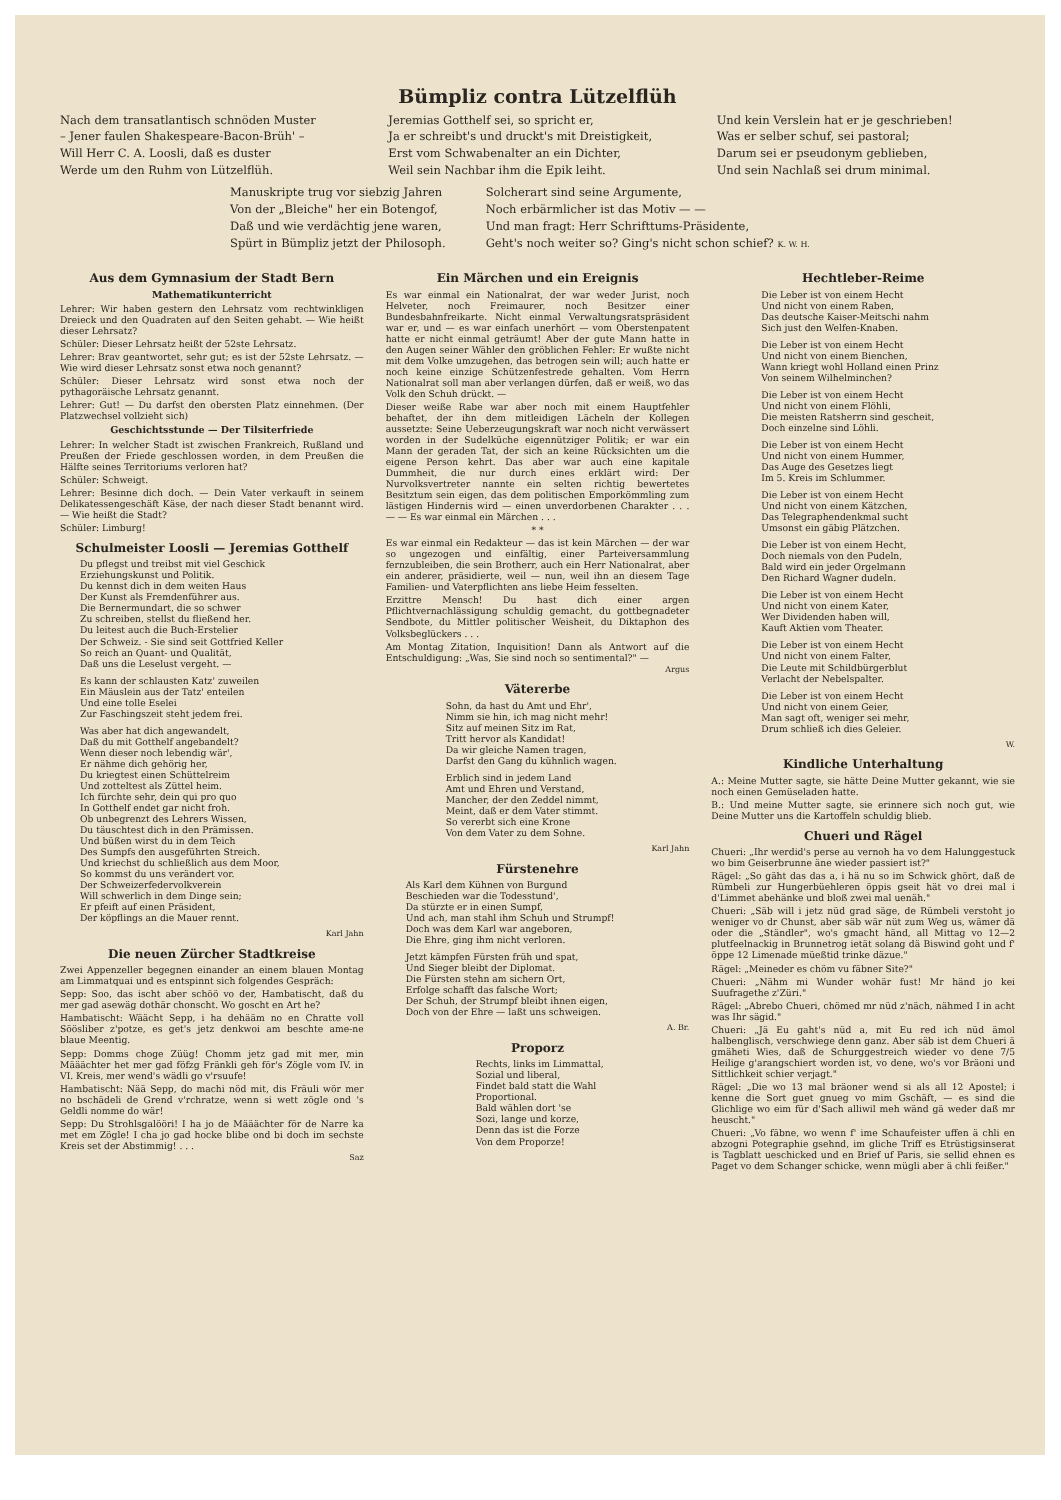Bümpliz contra Lützelflüh
Nach dem transatlantisch schnöden Muster
– Jener faulen Shakespeare-Bacon-Brüh' –
Will Herr C. A. Loosli, daß es duster
Werde um den Ruhm von Lützelflüh.
Jeremias Gotthelf sei, so spricht er,
Ja er schreibt's und druckt's mit Dreistigkeit,
Erst vom Schwabenalter an ein Dichter,
Weil sein Nachbar ihm die Epik leiht.
Und kein Verslein hat er je geschrieben!
Was er selber schuf, sei pastoral;
Darum sei er pseudonym geblieben,
Und sein Nachlaß sei drum minimal.
Manuskripte trug vor siebzig Jahren
Von der „Bleiche" her ein Botengof,
Daß und wie verdächtig jene waren,
Spürt in Bümpliz jetzt der Philosoph.
Solcherart sind seine Argumente,
Noch erbärmlicher ist das Motiv — —
Und man fragt: Herr Schrifttums-Präsidente,
Geht's noch weiter so? Ging's nicht schon schief? K. W. H.
Aus dem Gymnasium der Stadt Bern
Mathematikunterricht
Lehrer: Wir haben gestern den Lehrsatz vom rechtwinkligen Dreieck und den Quadraten auf den Seiten gehabt. — Wie heißt dieser Lehrsatz?
Schüler: Dieser Lehrsatz heißt der 52ste Lehrsatz.
Lehrer: Brav geantwortet, sehr gut; es ist der 52ste Lehrsatz. — Wie wird dieser Lehrsatz sonst etwa noch genannt?
Schüler: Dieser Lehrsatz wird sonst etwa noch der pythagoräische Lehrsatz genannt.
Lehrer: Gut! — Du darfst den obersten Platz einnehmen. (Der Platzwechsel vollzieht sich)
Geschichtsstunde — Der Tilsiterfriede
Lehrer: In welcher Stadt ist zwischen Frankreich, Rußland und Preußen der Friede geschlossen worden, in dem Preußen die Hälfte seines Territoriums verloren hat?
Schüler: Schweigt.
Lehrer: Besinne dich doch. — Dein Vater verkauft in seinem Delikatessengeschäft Käse, der nach dieser Stadt benannt wird. — Wie heißt die Stadt?
Schüler: Limburg!
Schulmeister Loosli — Jeremias Gotthelf
Du pflegst und treibst mit viel Geschick
Erziehungskunst und Politik.
Du kennst dich in dem weiten Haus
Der Kunst als Fremdenführer aus.
Die Bernermundart, die so schwer
Zu schreiben, stellst du fließend her.
Du leitest auch die Buch-Erstelier
Der Schweiz. - Sie sind seit Gottfried Keller
So reich an Quant- und Qualität,
Daß uns die Leselust vergeht. —
Es kann der schlausten Katz' zuweilen
Ein Mäuslein aus der Tatz' enteilen
Und eine tolle Eselei
Zur Faschingszeit steht jedem frei.
Was aber hat dich angewandelt,
Daß du mit Gotthelf angebandelt?
Wenn dieser noch lebendig wär',
Er nähme dich gehörig her,
Du kriegtest einen Schüttelreim
Und zotteltest als Züttel heim.
Ich fürchte sehr, dein qui pro quo
In Gotthelf endet gar nicht froh.
Ob unbegrenzt des Lehrers Wissen,
Du täuschtest dich in den Prämissen.
Und büßen wirst du in dem Teich
Des Sumpfs den ausgeführten Streich.
Und kriechst du schließlich aus dem Moor,
So kommst du uns verändert vor.
Der Schweizerfedervolkverein
Will schwerlich in dem Dinge sein;
Er pfeift auf einen Präsident,
Der köpflings an die Mauer rennt.
Karl Jahn
Die neuen Zürcher Stadtkreise
Zwei Appenzeller begegnen einander an einem blauen Montag am Limmatquai und es entspinnt sich folgendes Gespräch:
Sepp: Soo, das ischt aber schöö vo der, Hambatischt, daß du mer gad asewäg dothär chonscht. Wo goscht en Art he?
Hambatischt: Wäächt Sepp, i ha dehääm no en Chratte voll Söösliber z'potze, es get's jetz denkwoi am beschte ame-ne blaue Meentig.
Sepp: Domms choge Züüg! Chomm jetz gad mit mer, min Määächter het mer gad föfzg Fränkli geh för's Zögle vom IV. in VI. Kreis, mer wend's wädli go v'rsuufe!
Hambatischt: Nää Sepp, do machi nöd mit, dis Fräuli wör mer no bschädeli de Grend v'rchratze, wenn si wett zögle ond 's Geldli nomme do wär!
Sepp: Du Strohlsgalööri! I ha jo de Määächter för de Narre ka met em Zögle! I cha jo gad hocke blibe ond bi doch im sechste Kreis set der Abstimmig! . . .
Saz
Ein Märchen und ein Ereignis
Es war einmal ein Nationalrat, der war weder Jurist, noch Helveter, noch Freimaurer, noch Besitzer einer Bundesbahnfreikarte. Nicht einmal Verwaltungsratspräsident war er, und — es war einfach unerhört — vom Oberstenpatent hatte er nicht einmal geträumt! Aber der gute Mann hatte in den Augen seiner Wähler den gröblichen Fehler: Er wußte nicht mit dem Volke umzugehen, das betrogen sein will; auch hatte er noch keine einzige Schützenfestrede gehalten. Vom Herrn Nationalrat soll man aber verlangen dürfen, daß er weiß, wo das Volk den Schuh drückt. —
Dieser weiße Rabe war aber noch mit einem Hauptfehler behaftet, der ihn dem mitleidigen Lächeln der Kollegen aussetzte: Seine Ueberzeugungskraft war noch nicht verwässert worden in der Sudelküche eigennütziger Politik; er war ein Mann der geraden Tat, der sich an keine Rücksichten um die eigene Person kehrt. Das aber war auch eine kapitale Dummheit, die nur durch eines erklärt wird: Der Nurvolksvertreter nannte ein selten richtig bewertetes Besitztum sein eigen, das dem politischen Emporkömmling zum lästigen Hindernis wird — einen unverdorbenen Charakter . . . — — Es war einmal ein Märchen . . .
* *
Es war einmal ein Redakteur — das ist kein Märchen — der war so ungezogen und einfältig, einer Parteiversammlung fernzubleiben, die sein Brotherr, auch ein Herr Nationalrat, aber ein anderer, präsidierte, weil — nun, weil ihn an diesem Tage Familien- und Vaterpflichten ans liebe Heim fesselten.
Erzittre Mensch! Du hast dich einer argen Pflichtvernachlässigung schuldig gemacht, du gottbegnadeter Sendbote, du Mittler politischer Weisheit, du Diktaphon des Volksbeglückers . . .
Am Montag Zitation, Inquisition! Dann als Antwort auf die Entschuldigung: „Was, Sie sind noch so sentimental?" —
Argus
Vätererbe
Sohn, da hast du Amt und Ehr',
Nimm sie hin, ich mag nicht mehr!
Sitz auf meinen Sitz im Rat,
Tritt hervor als Kandidat!
Da wir gleiche Namen tragen,
Darfst den Gang du kühnlich wagen.
Erblich sind in jedem Land
Amt und Ehren und Verstand,
Mancher, der den Zeddel nimmt,
Meint, daß er dem Vater stimmt.
So vererbt sich eine Krone
Von dem Vater zu dem Sohne.
Karl Jahn
Fürstenehre
Als Karl dem Kühnen von Burgund
Beschieden war die Todesstund',
Da stürzte er in einen Sumpf,
Und ach, man stahl ihm Schuh und Strumpf!
Doch was dem Karl war angeboren,
Die Ehre, ging ihm nicht verloren.
Jetzt kämpfen Fürsten früh und spat,
Und Sieger bleibt der Diplomat.
Die Fürsten stehn am sichern Ort,
Erfolge schafft das falsche Wort;
Der Schuh, der Strumpf bleibt ihnen eigen,
Doch von der Ehre — laßt uns schweigen.
A. Br.
Proporz
Rechts, links im Limmattal,
Sozial und liberal,
Findet bald statt die Wahl
Proportional.
Bald wählen dort 'se
Sozi, lange und korze,
Denn das ist die Forze
Von dem Proporze!
Hechtleber-Reime
Die Leber ist von einem Hecht
Und nicht von einem Raben,
Das deutsche Kaiser-Meitschi nahm
Sich just den Welfen-Knaben.
Die Leber ist von einem Hecht
Und nicht von einem Bienchen,
Wann kriegt wohl Holland einen Prinz
Von seinem Wilhelminchen?
Die Leber ist von einem Hecht
Und nicht von einem Flöhli,
Die meisten Ratsherrn sind gescheit,
Doch einzelne sind Löhli.
Die Leber ist von einem Hecht
Und nicht von einem Hummer,
Das Auge des Gesetzes liegt
Im 5. Kreis im Schlummer.
Die Leber ist von einem Hecht
Und nicht von einem Kätzchen,
Das Telegraphendenkmal sucht
Umsonst ein gäbig Plätzchen.
Die Leber ist von einem Hecht,
Doch niemals von den Pudeln,
Bald wird ein jeder Orgelmann
Den Richard Wagner dudeln.
Die Leber ist von einem Hecht
Und nicht von einem Kater,
Wer Dividenden haben will,
Kauft Aktien vom Theater.
Die Leber ist von einem Hecht
Und nicht von einem Falter,
Die Leute mit Schildbürgerblut
Verlacht der Nebelspalter.
Die Leber ist von einem Hecht
Und nicht von einem Geier,
Man sagt oft, weniger sei mehr,
Drum schließ ich dies Geleier.
W.
Kindliche Unterhaltung
A.: Meine Mutter sagte, sie hätte Deine Mutter gekannt, wie sie noch einen Gemüseladen hatte.
B.: Und meine Mutter sagte, sie erinnere sich noch gut, wie Deine Mutter uns die Kartoffeln schuldig blieb.
Chueri und Rägel
Chueri: „Ihr werdid's perse au vernoh ha vo dem Halunggestuck wo bim Geiserbrunne äne wieder passiert ist?"
Rägel: „So gäht das das a, i hä nu so im Schwick ghört, daß de Rümbeli zur Hungerbüehleren öppis gseit hät vo drei mal i d'Limmet abehänke und bloß zwei mal uenäh."
Chueri: „Säb will i jetz nüd grad säge, de Rümbeli verstoht jo weniger vo dr Chunst, aber säb wär nüt zum Weg us, wämer dä oder die „Ständler", wo's gmacht händ, all Mittag vo 12—2 plutfeelnackig in Brunnetrog ietät solang dä Biswind goht und f' öppe 12 Limenade müeßtid trinke däzue."
Rägel: „Meineder es chöm vu fäbner Site?"
Chueri: „Nähm mi Wunder wohär fust! Mr händ jo kei Suufragethe z'Züri."
Rägel: „Abrebo Chueri, chömed mr nüd z'näch, nähmed I in acht was Ihr sägid."
Chueri: „Jä Eu gaht's nüd a, mit Eu red ich nüd ämol halbenglisch, verschwiege denn ganz. Aber säb ist dem Chueri ä gmäheti Wies, daß de Schurggestreich wieder vo dene 7/5 Heilige g'arangschiert worden ist, vo dene, wo's vor Bräoni und Sittlichkeit schier verjagt."
Rägel: „Die wo 13 mal bräoner wend si als all 12 Apostel; i kenne die Sort guet gnueg vo mim Gschäft, — es sind die Glichlige wo eim für d'Sach alliwil meh wänd gä weder daß mr heuscht."
Chueri: „Vo fäbne, wo wenn f' ime Schaufeister uffen ä chli en abzogni Potegraphie gsehnd, im gliche Triff es Etrüstigsinserat is Tagblatt ueschicked und en Brief uf Paris, sie sellid ehnen es Paget vo dem Schanger schicke, wenn mügli aber ä chli feißer."